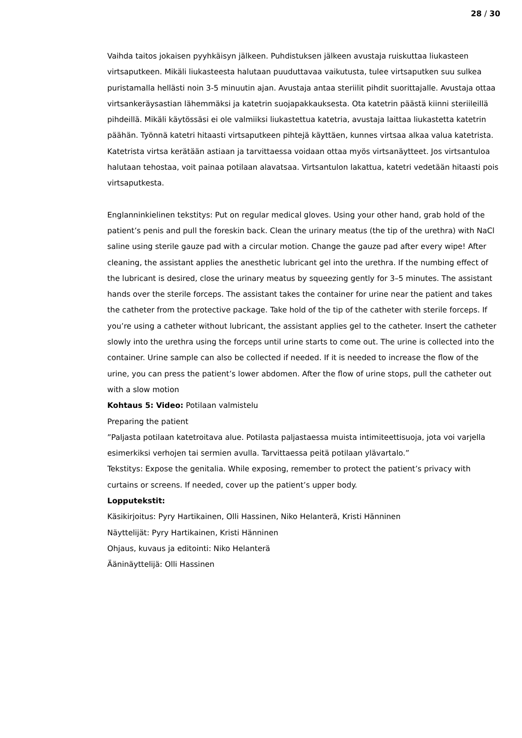28 / 30
Vaihda taitos jokaisen pyyhkäisyn jälkeen. Puhdistuksen jälkeen avustaja ruiskuttaa liukasteen virtsaputkeen. Mikäli liukasteesta halutaan puuduttavaa vaikutusta, tulee virtsaputken suu sulkea puristamalla hellästi noin 3-5 minuutin ajan. Avustaja antaa steriilit pihdit suorittajalle. Avustaja ottaa virtsankeräysastian lähemmäksi ja katetrin suojapakkauksesta. Ota katetrin päästä kiinni steriileillä pihdeillä. Mikäli käytössäsi ei ole valmiiksi liukastettua katetria, avustaja laittaa liukastetta katetrin päähän. Työnnä katetri hitaasti virtsaputkeen pihtejä käyttäen, kunnes virtsaa alkaa valua katetrista. Katetrista virtsa kerätään astiaan ja tarvittaessa voidaan ottaa myös virtsanäytteet. Jos virtsantuloa halutaan tehostaa, voit painaa potilaan alavatsaa. Virtsantulon lakattua, katetri vedetään hitaasti pois virtsaputkesta.
Englanninkielinen tekstitys: Put on regular medical gloves. Using your other hand, grab hold of the patient’s penis and pull the foreskin back. Clean the urinary meatus (the tip of the urethra) with NaCl saline using sterile gauze pad with a circular motion. Change the gauze pad after every wipe! After cleaning, the assistant applies the anesthetic lubricant gel into the urethra. If the numbing effect of the lubricant is desired, close the urinary meatus by squeezing gently for 3–5 minutes. The assistant hands over the sterile forceps. The assistant takes the container for urine near the patient and takes the catheter from the protective package. Take hold of the tip of the catheter with sterile forceps. If you’re using a catheter without lubricant, the assistant applies gel to the catheter. Insert the catheter slowly into the urethra using the forceps until urine starts to come out. The urine is collected into the container. Urine sample can also be collected if needed. If it is needed to increase the flow of the urine, you can press the patient’s lower abdomen. After the flow of urine stops, pull the catheter out with a slow motion
Kohtaus 5: Video: Potilaan valmistelu
Preparing the patient
”Paljasta potilaan katetroitava alue. Potilasta paljastaessa muista intimiteettisuoja, jota voi varjella esimerkiksi verhojen tai sermien avulla. Tarvittaessa peitä potilaan ylävartalo.”
Tekstitys: Expose the genitalia. While exposing, remember to protect the patient’s privacy with curtains or screens. If needed, cover up the patient’s upper body.
Lopputekstit:
Käsikirjoitus: Pyry Hartikainen, Olli Hassinen, Niko Helanterä, Kristi Hänninen
Näyttelijät: Pyry Hartikainen, Kristi Hänninen
Ohjaus, kuvaus ja editointi: Niko Helanterä
Ääninäyttelijä: Olli Hassinen